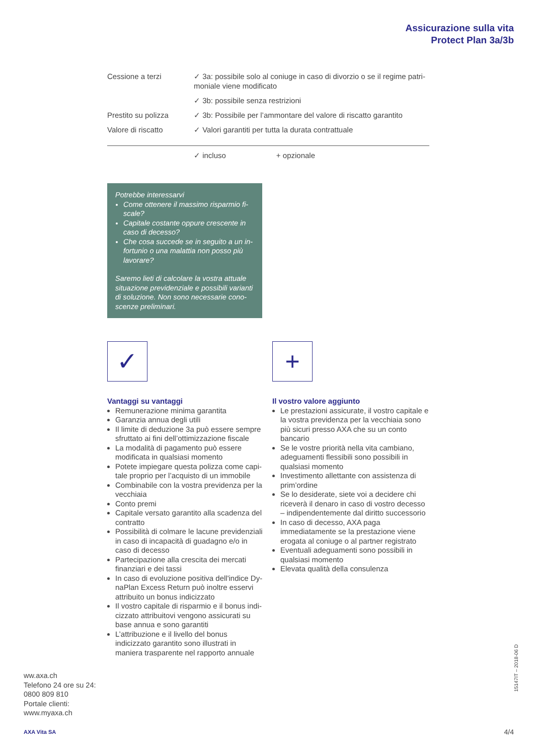Assicurazione sulla vita
Protect Plan 3a/3b
| Cessione a terzi | ✓ 3a: possibile solo al coniuge in caso di divorzio o se il regime patri­moniale viene modificato |
| | ✓ 3b: possibile senza restrizioni |
| Prestito su polizza | ✓ 3b: Possibile per l’ammontare del valore di riscatto garantito |
| Valore di riscatto | ✓ Valori garantiti per tutta la durata contrattuale |
✓ incluso + opzionale
Potrebbe interessarvi
Come ottenere il massimo risparmio fi­scale?
Capitale costante oppure crescente in caso di decesso?
Che cosa succede se in seguito a un in­fortunio o una malattia non posso più lavorare?
Saremo lieti di calcolare la vostra attuale situazione previdenziale e possibili varianti di soluzione. Non sono necessarie cono­scenze preliminari.
✓
Vantaggi su vantaggi
Remunerazione minima garantita
Garanzia annua degli utili
Il limite di deduzione 3a può essere sempre sfruttato ai fini dell’ottimizzazione fiscale
La modalità di pagamento può essere modifi­cata in qualsiasi momento
Potete impiegare questa polizza come capi­tale proprio per l’acquisto di un immobile
Combinabile con la vostra previdenza per la vecchiaia
Conto premi
Capitale versato garantito alla scadenza del contratto
Possibilità di colmare le lacune previdenziali in caso di incapacità di guadagno e/o in caso di decesso
Partecipazione alla crescita dei mercati finan­ziari e dei tassi
In caso di evoluzione positiva dell'indice Dy­naPlan Excess Return può inoltre esservi attri­buito un bonus indicizzato
Il vostro capitale di risparmio e il bonus indi­cizzato attribuitovi vengono assicurati su base annua e sono garantiti
L’attribuzione e il livello del bonus indicizzato garantito sono illustrati in maniera traspa­rente nel rapporto annuale
+
Il vostro valore aggiunto
Le prestazioni assicurate, il vostro capitale e la vostra previdenza per la vecchiaia sono più sicuri presso AXA che su un conto bancario
Se le vostre priorità nella vita cambiano, ade­guamenti flessibili sono possibili in qualsiasi momento
Investimento allettante con assistenza di prim’ordine
Se lo desiderate, siete voi a decidere chi riceverà il denaro in caso di vostro decesso – indipen­dentemente dal diritto successorio
In caso di decesso, AXA paga immediatamente se la prestazione viene erogata al coniuge o al partner registrato
Eventuali adeguamenti sono possibili in qualsiasi momento
Elevata qualità della consulenza
ww.axa.ch
Telefono 24 ore su 24:
0800 809 810
Portale clienti:
www.myaxa.ch
AXA Vita SA
15147IT – 2018-06 D
4/4